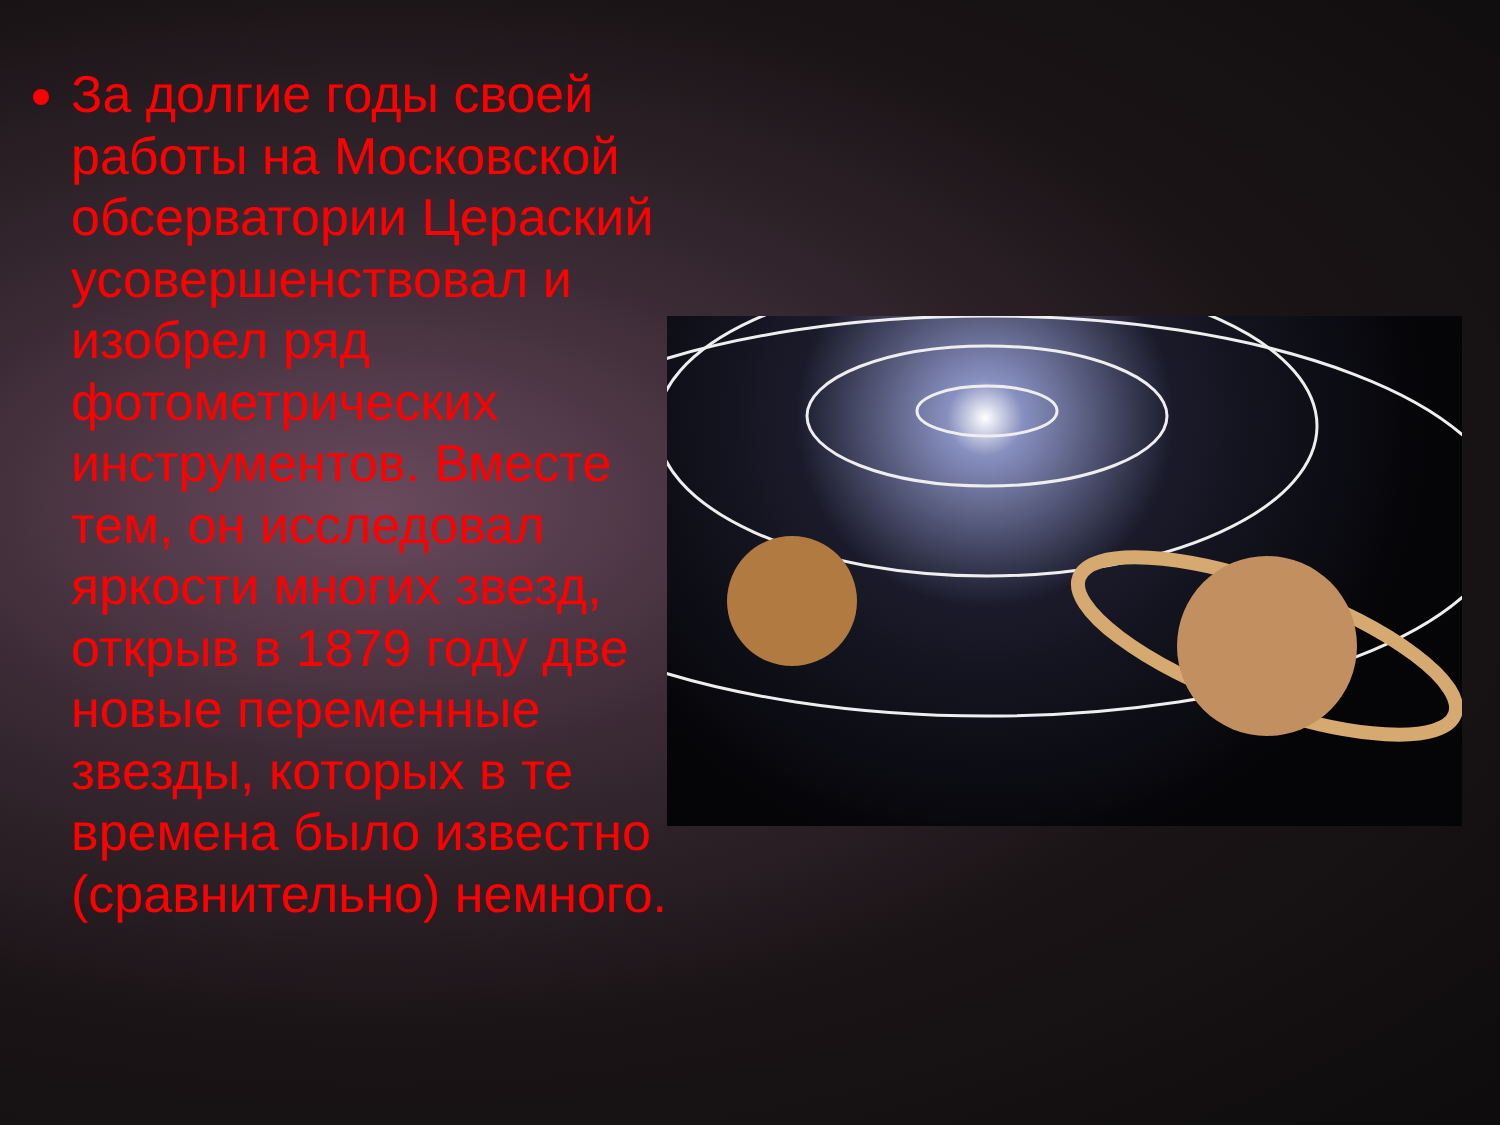За долгие годы своей работы на Московской обсерватории Цераский усовершенствовал и изобрел ряд фотометрических инструментов. Вместе тем, он исследовал яркости многих звезд, открыв в 1879 году две новые переменные звезды, которых в те времена было известно (сравнительно) немного.